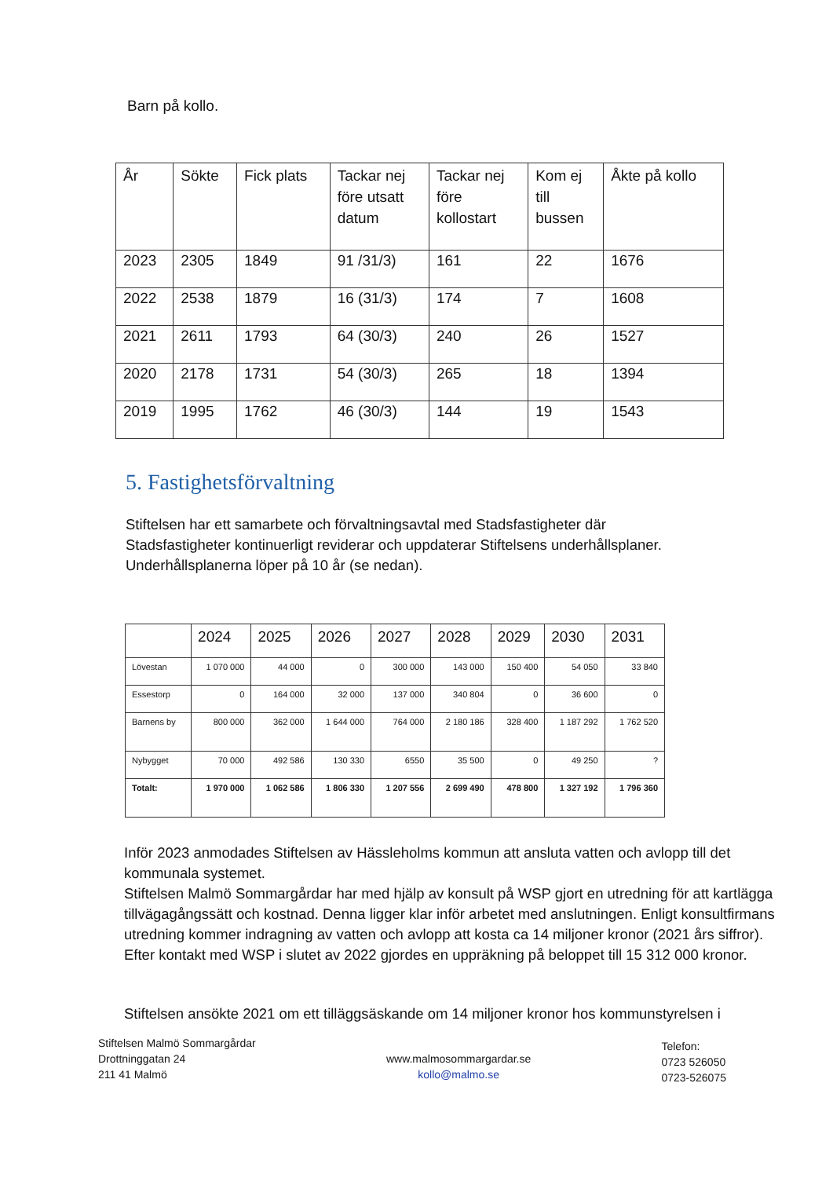Barn på kollo.
| År | Sökte | Fick plats | Tackar nej före utsatt datum | Tackar nej före kollostart | Kom ej till bussen | Åkte på kollo |
| --- | --- | --- | --- | --- | --- | --- |
| 2023 | 2305 | 1849 | 91 /31/3) | 161 | 22 | 1676 |
| 2022 | 2538 | 1879 | 16 (31/3) | 174 | 7 | 1608 |
| 2021 | 2611 | 1793 | 64 (30/3) | 240 | 26 | 1527 |
| 2020 | 2178 | 1731 | 54 (30/3) | 265 | 18 | 1394 |
| 2019 | 1995 | 1762 | 46 (30/3) | 144 | 19 | 1543 |
5. Fastighetsförvaltning
Stiftelsen har ett samarbete och förvaltningsavtal med Stadsfastigheter där Stadsfastigheter kontinuerligt reviderar och uppdaterar Stiftelsens underhållsplaner. Underhållsplanerna löper på 10 år (se nedan).
| | 2024 | 2025 | 2026 | 2027 | 2028 | 2029 | 2030 | 2031 |
| --- | --- | --- | --- | --- | --- | --- | --- | --- |
| Lövestan | 1 070 000 | 44 000 | 0 | 300 000 | 143 000 | 150 400 | 54 050 | 33 840 |
| Essestorp | 0 | 164 000 | 32 000 | 137 000 | 340 804 | 0 | 36 600 | 0 |
| Barnens by | 800 000 | 362 000 | 1 644 000 | 764 000 | 2 180 186 | 328 400 | 1 187 292 | 1 762 520 |
| Nybygget | 70 000 | 492 586 | 130 330 | 6550 | 35 500 | 0 | 49 250 | ? |
| Totalt: | 1 970 000 | 1 062 586 | 1 806 330 | 1 207 556 | 2 699 490 | 478 800 | 1 327 192 | 1 796 360 |
Inför 2023 anmodades Stiftelsen av Hässleholms kommun att ansluta vatten och avlopp till det kommunala systemet.
Stiftelsen Malmö Sommargårdar har med hjälp av konsult på WSP gjort en utredning för att kartlägga tillvägagångssätt och kostnad. Denna ligger klar inför arbetet med anslutningen. Enligt konsultfirmans utredning kommer indragning av vatten och avlopp att kosta ca 14 miljoner kronor (2021 års siffror). Efter kontakt med WSP i slutet av 2022 gjordes en uppräkning på beloppet till 15 312 000 kronor.
Stiftelsen ansökte 2021 om ett tilläggsäskande om 14 miljoner kronor hos kommunstyrelsen i
Stiftelsen Malmö Sommargårdar
Drottninggatan 24
211 41 Malmö
www.malmosommargardar.se
kollo@malmo.se
Telefon:
0723 526050
0723-526075